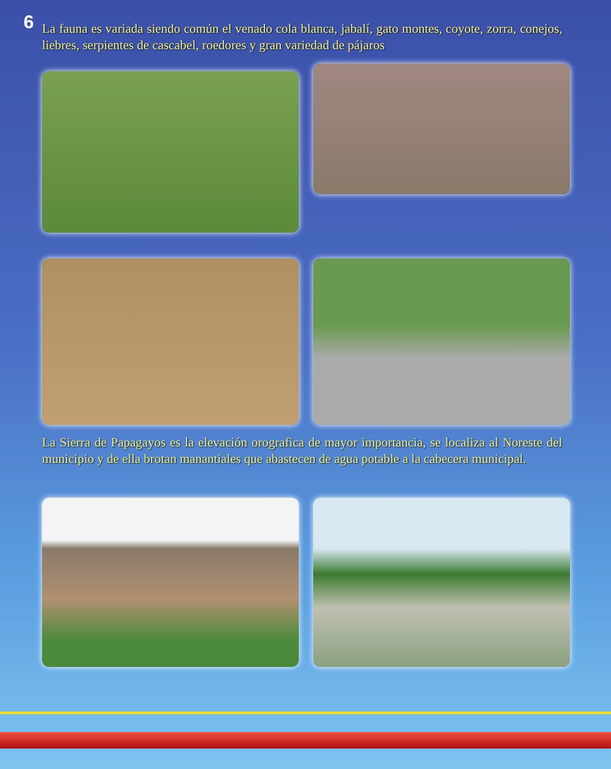6
La fauna es variada siendo común el venado cola blanca, jabalí, gato montes, coyote, zorra, conejos, liebres, serpientes de cascabel, roedores y gran variedad de pájaros
La Sierra de Papagayos es la elevación orografica de mayor importancia, se localiza al Noreste del municipio y de ella brotan manantiales que abastecen de agua potable a la cabecera municipal.